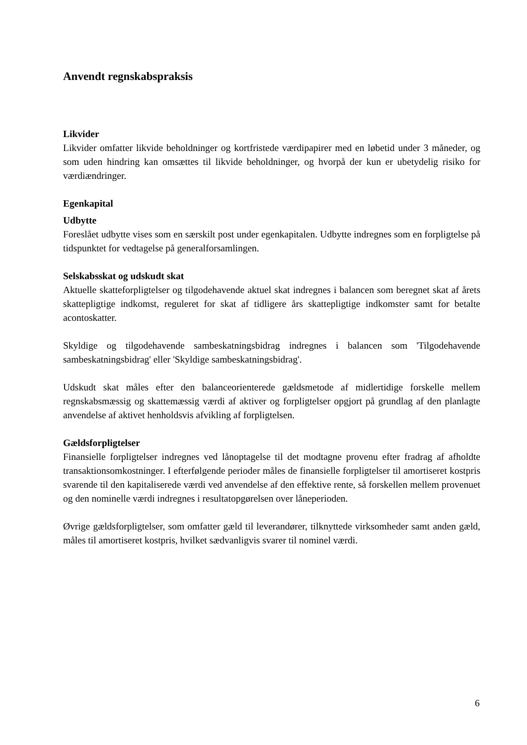Anvendt regnskabspraksis
Likvider
Likvider omfatter likvide beholdninger og kortfristede værdipapirer med en løbetid under 3 måneder, og som uden hindring kan omsættes til likvide beholdninger, og hvorpå der kun er ubetydelig risiko for værdiændringer.
Egenkapital
Udbytte
Foreslået udbytte vises som en særskilt post under egenkapitalen. Udbytte indregnes som en forpligtelse på tidspunktet for vedtagelse på generalforsamlingen.
Selskabsskat og udskudt skat
Aktuelle skatteforpligtelser og tilgodehavende aktuel skat indregnes i balancen som beregnet skat af årets skattepligtige indkomst, reguleret for skat af tidligere års skattepligtige indkomster samt for betalte acontoskatter.
Skyldige og tilgodehavende sambeskatningsbidrag indregnes i balancen som 'Tilgodehavende sambeskatningsbidrag' eller 'Skyldige sambeskatningsbidrag'.
Udskudt skat måles efter den balanceorienterede gældsmetode af midlertidige forskelle mellem regnskabsmæssig og skattemæssig værdi af aktiver og forpligtelser opgjort på grundlag af den planlagte anvendelse af aktivet henholdsvis afvikling af forpligtelsen.
Gældsforpligtelser
Finansielle forpligtelser indregnes ved lånoptagelse til det modtagne provenu efter fradrag af afholdte transaktionsomkostninger. I efterfølgende perioder måles de finansielle forpligtelser til amortiseret kostpris svarende til den kapitaliserede værdi ved anvendelse af den effektive rente, så forskellen mellem provenuet og den nominelle værdi indregnes i resultatopgørelsen over låneperioden.
Øvrige gældsforpligtelser, som omfatter gæld til leverandører, tilknyttede virksomheder samt anden gæld, måles til amortiseret kostpris, hvilket sædvanligvis svarer til nominel værdi.
6